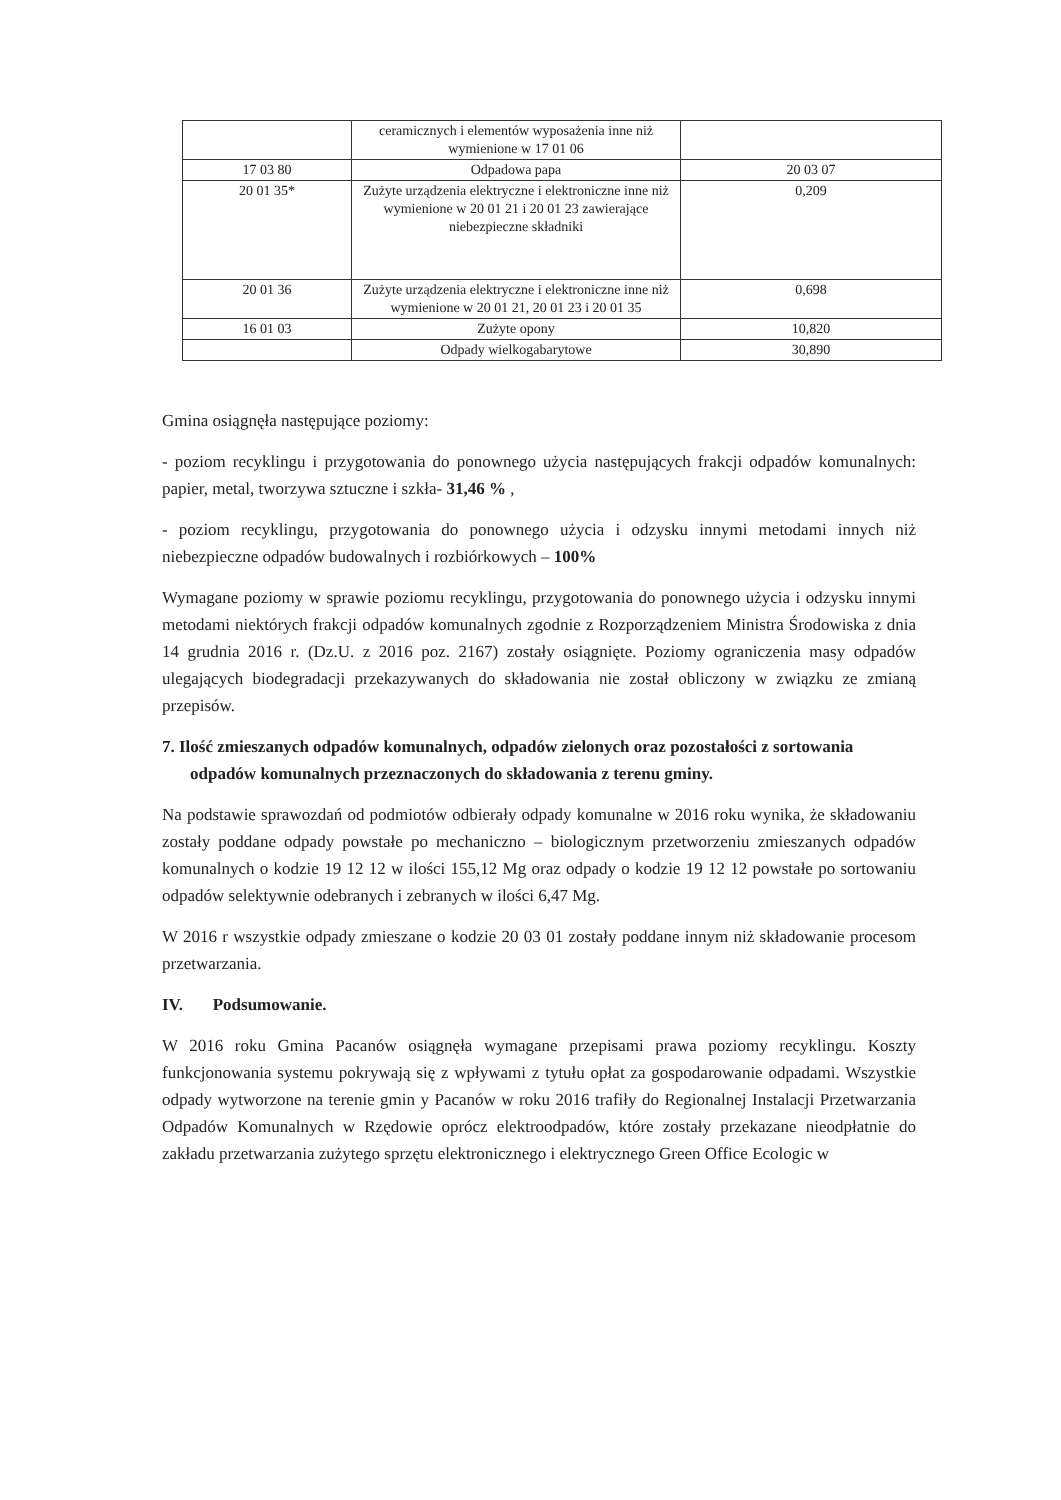| | ceramicznych i elementów wyposażenia inne niż wymienione w 17 01 06 | |
| 17 03 80 | Odpadowa papa | 20 03 07 |
| 20 01 35* | Zużyte urządzenia elektryczne i elektroniczne inne niż wymienione w 20 01 21 i 20 01 23 zawierające niebezpieczne składniki | 0,209 |
| 20 01 36 | Zużyte urządzenia elektryczne i elektroniczne inne niż wymienione w 20 01 21, 20 01 23 i 20 01 35 | 0,698 |
| 16 01 03 | Zużyte opony | 10,820 |
| | Odpady wielkogabarytowe | 30,890 |
Gmina osiągnęła następujące poziomy:
- poziom recyklingu i przygotowania do ponownego użycia następujących frakcji odpadów komunalnych: papier, metal, tworzywa sztuczne i szkła- 31,46 % ,
- poziom recyklingu, przygotowania do ponownego użycia i odzysku innymi metodami innych niż niebezpieczne odpadów budowalnych i rozbiórkowych – 100%
Wymagane poziomy w sprawie poziomu recyklingu, przygotowania do ponownego użycia i odzysku innymi metodami niektórych frakcji odpadów komunalnych zgodnie z Rozporządzeniem Ministra Środowiska z dnia 14 grudnia 2016 r. (Dz.U. z 2016 poz. 2167) zostały osiągnięte. Poziomy ograniczenia masy odpadów ulegających biodegradacji przekazywanych do składowania nie został obliczony w związku ze zmianą przepisów.
7. Ilość zmieszanych odpadów komunalnych, odpadów zielonych oraz pozostałości z sortowania odpadów komunalnych przeznaczonych do składowania z terenu gminy.
Na podstawie sprawozdań od podmiotów odbierały odpady komunalne w 2016 roku wynika, że składowaniu zostały poddane odpady powstałe po mechaniczno – biologicznym przetworzeniu zmieszanych odpadów komunalnych o kodzie 19 12 12 w ilości 155,12 Mg oraz odpady o kodzie 19 12 12 powstałe po sortowaniu odpadów selektywnie odebranych i zebranych w ilości 6,47 Mg.
W 2016 r wszystkie odpady zmieszane o kodzie 20 03 01 zostały poddane innym niż składowanie procesom przetwarzania.
IV. Podsumowanie.
W 2016 roku Gmina Pacanów osiągnęła wymagane przepisami prawa poziomy recyklingu. Koszty funkcjonowania systemu pokrywają się z wpływami z tytułu opłat za gospodarowanie odpadami. Wszystkie odpady wytworzone na terenie gmin y Pacanów w roku 2016 trafiły do Regionalnej Instalacji Przetwarzania Odpadów Komunalnych w Rzędowie oprócz elektroodpadów, które zostały przekazane nieodpłatnie do zakładu przetwarzania zużytego sprzętu elektronicznego i elektrycznego Green Office Ecologic w